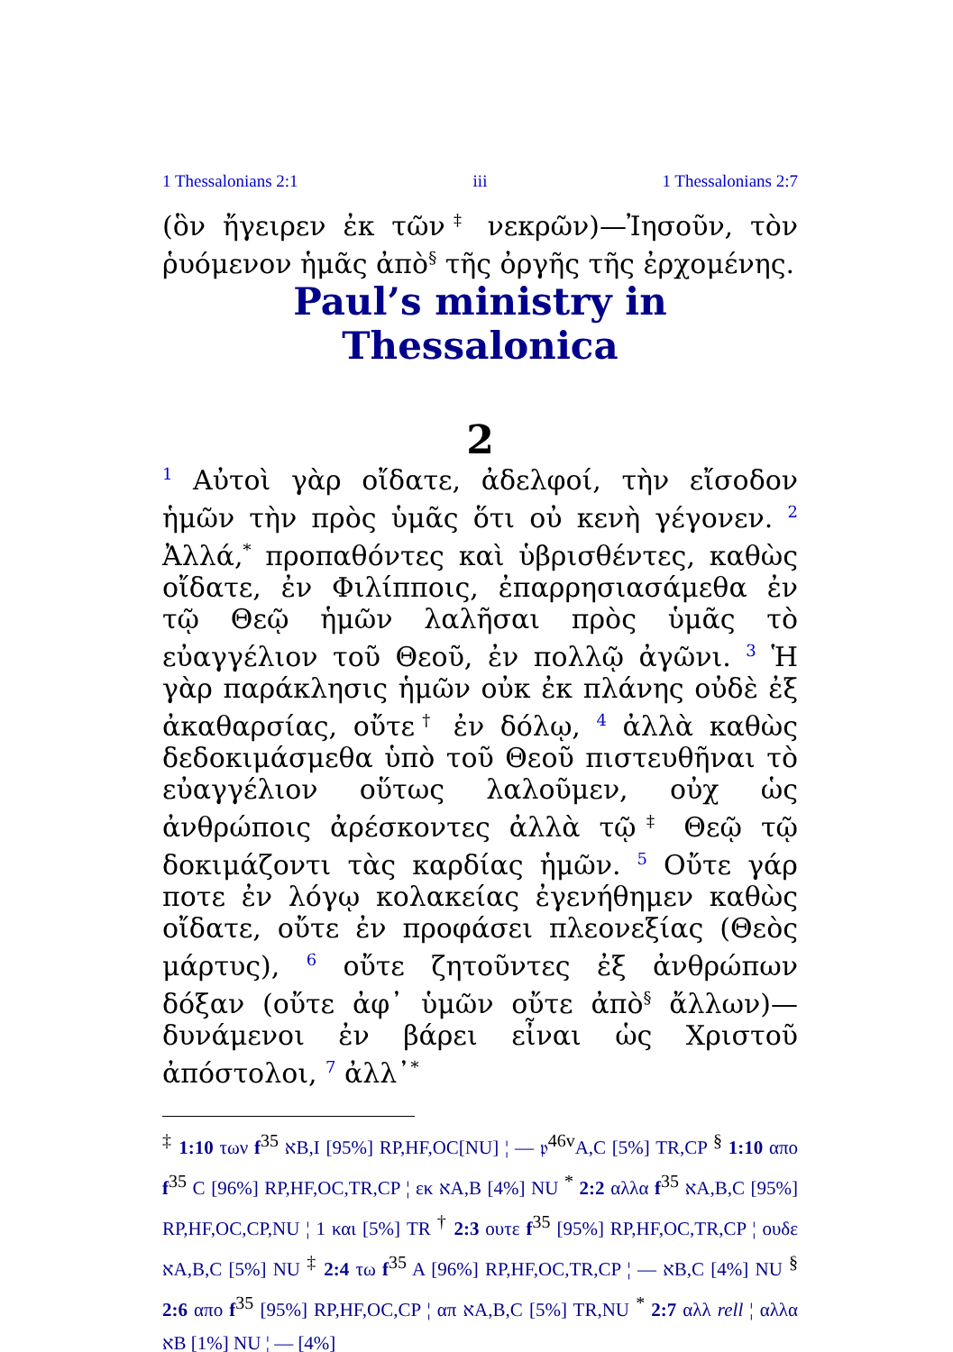1 Thessalonians 2:1 iii 1 Thessalonians 2:7
(ὃν ἤγειρεν ἐκ τῶν<sup>‡</sup> νεκρῶν)—Ἰησοῦν, τὸν ῥυόμενον ἡμᾶς ἀπὸ<sup>§</sup> τῆς ὀργῆς τῆς ἐρχομένης.
Paul’s ministry in Thessalonica
2
<sup>1</sup> Αὐτοὶ γὰρ οἴδατε, ἀδελφοί, τὴν εἴσοδον ἡμῶν τὴν πρὸς ὑμᾶς ὅτι οὐ κενὴ γέγονεν. <sup>2</sup> Ἀλλά,<sup>*</sup> προπαθόντες καὶ ὑβρισθέντες, καθὼς οἴδατε, ἐν Φιλίπποις, ἐπαρρησιασάμεθα ἐν τῷ Θεῷ ἡμῶν λαλῆσαι πρὸς ὑμᾶς τὸ εὐαγγέλιον τοῦ Θεοῦ, ἐν πολλῷ ἀγῶνι. <sup>3</sup> Ἡ γὰρ παράκλησις ἡμῶν οὐκ ἐκ πλάνης οὐδὲ ἐξ ἀκαθαρσίας, οὔτε<sup>†</sup> ἐν δόλῳ, <sup>4</sup> ἀλλὰ καθὼς δεδοκιμάσμεθα ὑπὸ τοῦ Θεοῦ πιστευθῆναι τὸ εὐαγγέλιον οὕτως λαλοῦμεν, οὐχ ὡς ἀνθρώποις ἀρέσκοντες ἀλλὰ τῷ<sup>‡</sup> Θεῷ τῷ δοκιμάζοντι τὰς καρδίας ἡμῶν. <sup>5</sup> Οὔτε γάρ ποτε ἐν λόγῳ κολακείας ἐγενήθημεν καθὼς οἴδατε, οὔτε ἐν προφάσει πλεονεξίας (Θεὸς μάρτυς), <sup>6</sup> οὔτε ζητοῦντες ἐξ ἀνθρώπων δόξαν (οὔτε ἀφ᾽ ὑμῶν οὔτε ἀπὸ<sup>§</sup> ἄλλων)—δυνάμενοι ἐν βάρει εἶναι ὡς Χριστοῦ ἀπόστολοι, <sup>7</sup> ἀλλ᾽<sup>*</sup>
<sup>‡</sup> 1:10 των f<sup>35</sup> אB,I [95%] RP,HF,OC[NU] ¦ — 𝔭<sup>46v</sup>A,C [5%] TR,CP <sup>§</sup> 1:10 απο f<sup>35</sup> C [96%] RP,HF,OC,TR,CP ¦ εκ אA,B [4%] NU <sup>*</sup> 2:2 αλλα f<sup>35</sup> אA,B,C [95%] RP,HF,OC,CP,NU ¦ 1 και [5%] TR <sup>†</sup> 2:3 ουτε f<sup>35</sup> [95%] RP,HF,OC,TR,CP ¦ ουδε אA,B,C [5%] NU <sup>‡</sup> 2:4 τω f<sup>35</sup> A [96%] RP,HF,OC,TR,CP ¦ — אB,C [4%] NU <sup>§</sup> 2:6 απο f<sup>35</sup> [95%] RP,HF,OC,CP ¦ απ אA,B,C [5%] TR,NU <sup>*</sup> 2:7 αλλ rell ¦ αλλα אB [1%] NU ¦ — [4%]